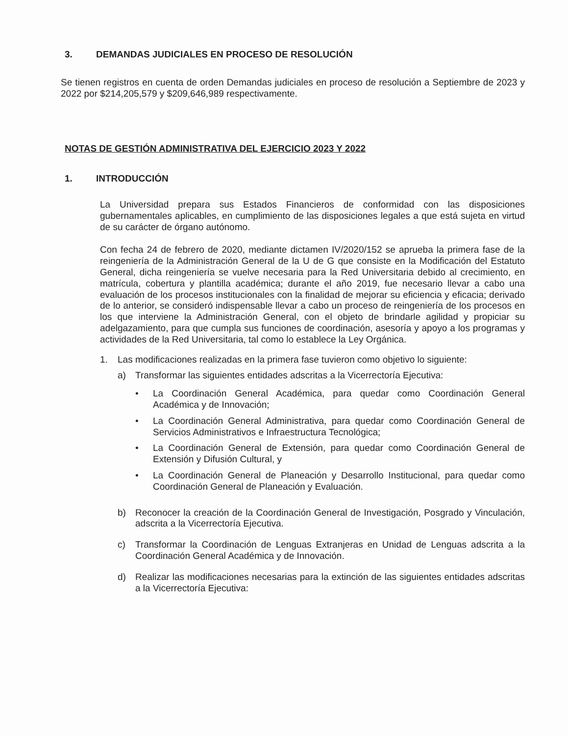3. DEMANDAS JUDICIALES EN PROCESO DE RESOLUCIÓN
Se tienen registros en cuenta de orden Demandas judiciales en proceso de resolución a Septiembre de 2023 y 2022 por $214,205,579 y $209,646,989 respectivamente.
NOTAS DE GESTIÓN ADMINISTRATIVA DEL EJERCICIO 2023 Y 2022
1. INTRODUCCIÓN
La Universidad prepara sus Estados Financieros de conformidad con las disposiciones gubernamentales aplicables, en cumplimiento de las disposiciones legales a que está sujeta en virtud de su carácter de órgano autónomo.
Con fecha 24 de febrero de 2020, mediante dictamen IV/2020/152 se aprueba la primera fase de la reingeniería de la Administración General de la U de G que consiste en la Modificación del Estatuto General, dicha reingeniería se vuelve necesaria para la Red Universitaria debido al crecimiento, en matrícula, cobertura y plantilla académica; durante el año 2019, fue necesario llevar a cabo una evaluación de los procesos institucionales con la finalidad de mejorar su eficiencia y eficacia; derivado de lo anterior, se consideró indispensable llevar a cabo un proceso de reingeniería de los procesos en los que interviene la Administración General, con el objeto de brindarle agilidad y propiciar su adelgazamiento, para que cumpla sus funciones de coordinación, asesoría y apoyo a los programas y actividades de la Red Universitaria, tal como lo establece la Ley Orgánica.
1. Las modificaciones realizadas en la primera fase tuvieron como objetivo lo siguiente:
a) Transformar las siguientes entidades adscritas a la Vicerrectoría Ejecutiva:
• La Coordinación General Académica, para quedar como Coordinación General Académica y de Innovación;
• La Coordinación General Administrativa, para quedar como Coordinación General de Servicios Administrativos e Infraestructura Tecnológica;
• La Coordinación General de Extensión, para quedar como Coordinación General de Extensión y Difusión Cultural, y
• La Coordinación General de Planeación y Desarrollo Institucional, para quedar como Coordinación General de Planeación y Evaluación.
b) Reconocer la creación de la Coordinación General de Investigación, Posgrado y Vinculación, adscrita a la Vicerrectoría Ejecutiva.
c) Transformar la Coordinación de Lenguas Extranjeras en Unidad de Lenguas adscrita a la Coordinación General Académica y de Innovación.
d) Realizar las modificaciones necesarias para la extinción de las siguientes entidades adscritas a la Vicerrectoría Ejecutiva: